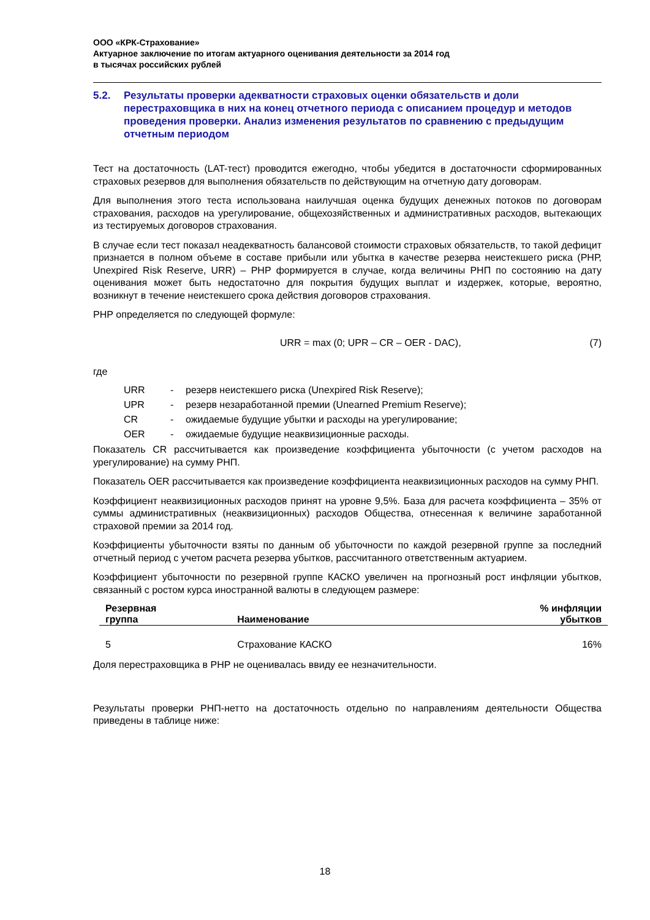ООО «КРК-Страхование»
Актуарное заключение по итогам актуарного оценивания деятельности за 2014 год
в тысячах российских рублей
5.2. Результаты проверки адекватности страховых оценки обязательств и доли перестраховщика в них на конец отчетного периода с описанием процедур и методов проведения проверки. Анализ изменения результатов по сравнению с предыдущим отчетным периодом
Тест на достаточность (LAT-тест) проводится ежегодно, чтобы убедится в достаточности сформированных страховых резервов для выполнения обязательств по действующим на отчетную дату договорам.
Для выполнения этого теста использована наилучшая оценка будущих денежных потоков по договорам страхования, расходов на урегулирование, общехозяйственных и административных расходов, вытекающих из тестируемых договоров страхования.
В случае если тест показал неадекватность балансовой стоимости страховых обязательств, то такой дефицит признается в полном объеме в составе прибыли или убытка в качестве резерва неистекшего риска (РНР, Unexpired Risk Reserve, URR) – РНР формируется в случае, когда величины РНП по состоянию на дату оценивания может быть недостаточно для покрытия будущих выплат и издержек, которые, вероятно, возникнут в течение неистекшего срока действия договоров страхования.
РНР определяется по следующей формуле:
URR = max (0; UPR – CR – OER - DAC), (7)
где
URR - резерв неистекшего риска (Unexpired Risk Reserve);
UPR - резерв незаработанной премии (Unearned Premium Reserve);
CR - ожидаемые будущие убытки и расходы на урегулирование;
OER - ожидаемые будущие неаквизиционные расходы.
Показатель CR рассчитывается как произведение коэффициента убыточности (с учетом расходов на урегулирование) на сумму РНП.
Показатель OER рассчитывается как произведение коэффициента неаквизиционных расходов на сумму РНП.
Коэффициент неаквизиционных расходов принят на уровне 9,5%. База для расчета коэффициента – 35% от суммы административных (неаквизиционных) расходов Общества, отнесенная к величине заработанной страховой премии за 2014 год.
Коэффициенты убыточности взяты по данным об убыточности по каждой резервной группе за последний отчетный период с учетом расчета резерва убытков, рассчитанного ответственным актуарием.
Коэффициент убыточности по резервной группе КАСКО увеличен на прогнозный рост инфляции убытков, связанный с ростом курса иностранной валюты в следующем размере:
| Резервная группа | Наименование | % инфляции убытков |
| --- | --- | --- |
| 5 | Страхование КАСКО | 16% |
Доля перестраховщика в РНР не оценивалась ввиду ее незначительности.
Результаты проверки РНП-нетто на достаточность отдельно по направлениям деятельности Общества приведены в таблице ниже:
18